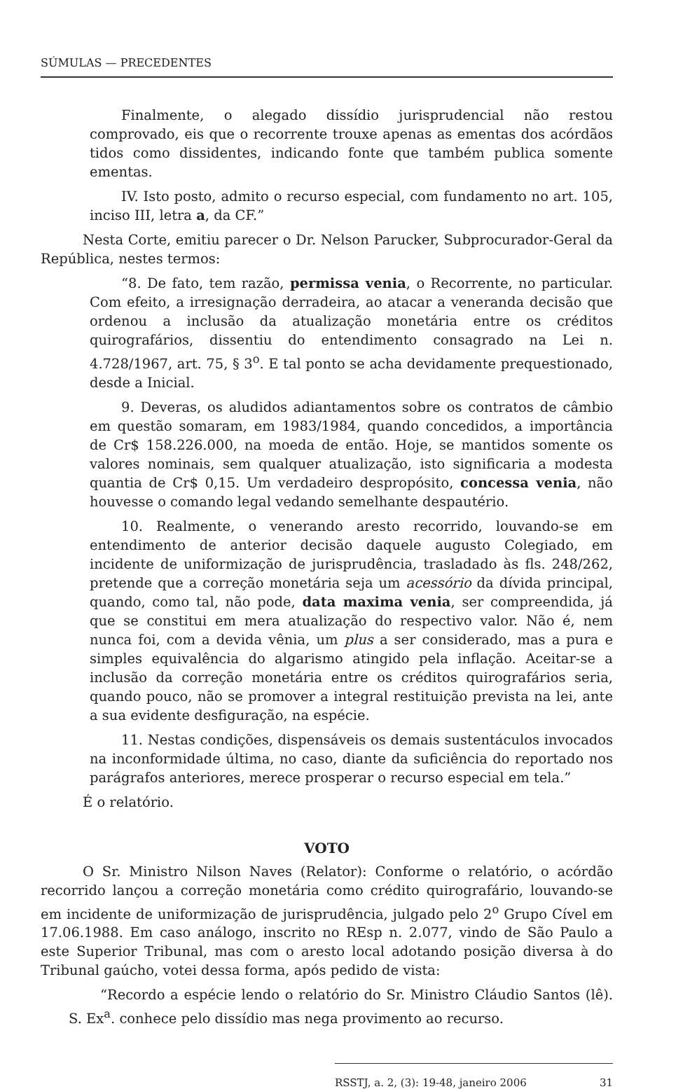SÚMULAS — PRECEDENTES
Finalmente, o alegado dissídio jurisprudencial não restou comprovado, eis que o recorrente trouxe apenas as ementas dos acórdãos tidos como dissidentes, indicando fonte que também publica somente ementas.
IV. Isto posto, admito o recurso especial, com fundamento no art. 105, inciso III, letra a, da CF.”
Nesta Corte, emitiu parecer o Dr. Nelson Parucker, Subprocurador-Geral da República, nestes termos:
“8. De fato, tem razão, permissa venia, o Recorrente, no particular. Com efeito, a irresignação derradeira, ao atacar a veneranda decisão que ordenou a inclusão da atualização monetária entre os créditos quirografários, dissentiu do entendimento consagrado na Lei n. 4.728/1967, art. 75, § 3<sup>o</sup>. E tal ponto se acha devidamente prequestionado, desde a Inicial.
9. Deveras, os aludidos adiantamentos sobre os contratos de câmbio em questão somaram, em 1983/1984, quando concedidos, a importância de Cr$ 158.226.000, na moeda de então. Hoje, se mantidos somente os valores nominais, sem qualquer atualização, isto significaria a modesta quantia de Cr$ 0,15. Um verdadeiro despropósito, concessa venia, não houvesse o comando legal vedando semelhante despautério.
10. Realmente, o venerando aresto recorrido, louvando-se em entendimento de anterior decisão daquele augusto Colegiado, em incidente de uniformização de jurisprudência, trasladado às fls. 248/262, pretende que a correção monetária seja um acessório da dívida principal, quando, como tal, não pode, data maxima venia, ser compreendida, já que se constitui em mera atualização do respectivo valor. Não é, nem nunca foi, com a devida vênia, um plus a ser considerado, mas a pura e simples equivalência do algarismo atingido pela inflação. Aceitar-se a inclusão da correção monetária entre os créditos quirografários seria, quando pouco, não se promover a integral restituição prevista na lei, ante a sua evidente desfiguração, na espécie.
11. Nestas condições, dispensáveis os demais sustentáculos invocados na inconformidade última, no caso, diante da suficiência do reportado nos parágrafos anteriores, merece prosperar o recurso especial em tela.”
É o relatório.
VOTO
O Sr. Ministro Nilson Naves (Relator): Conforme o relatório, o acórdão recorrido lançou a correção monetária como crédito quirografário, louvando-se em incidente de uniformização de jurisprudência, julgado pelo 2<sup>o</sup> Grupo Cível em 17.06.1988. Em caso análogo, inscrito no REsp n. 2.077, vindo de São Paulo a este Superior Tribunal, mas com o aresto local adotando posição diversa à do Tribunal gaúcho, votei dessa forma, após pedido de vista:
“Recordo a espécie lendo o relatório do Sr. Ministro Cláudio Santos (lê). S. Ex<sup>a</sup>. conhece pelo dissídio mas nega provimento ao recurso.
RSSTJ, a. 2, (3): 19-48, janeiro 2006 31